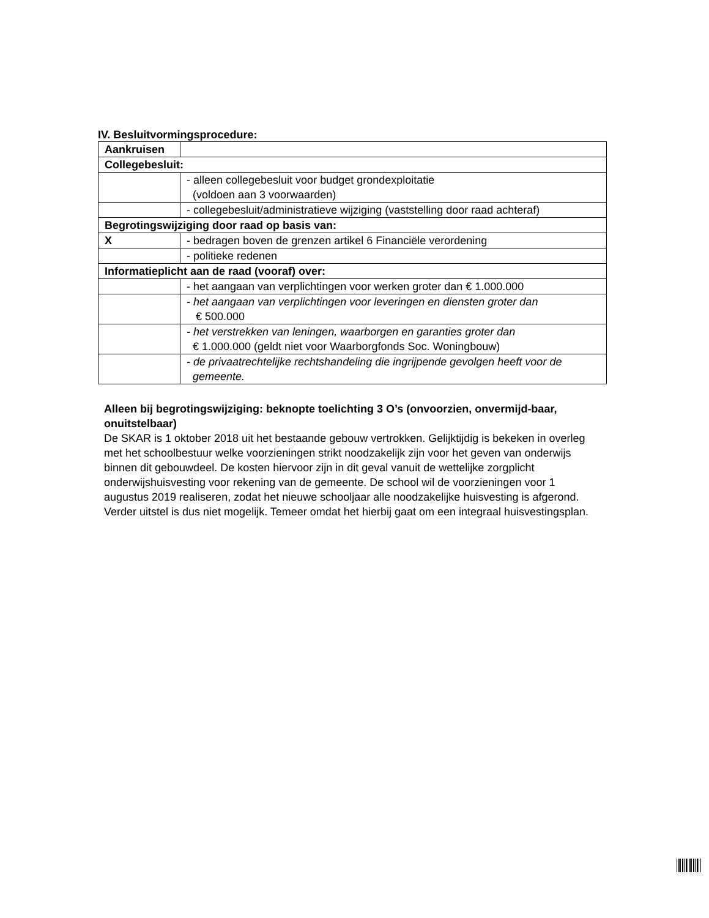IV. Besluitvormingsprocedure:
| Aankruisen | |
| Collegebesluit: | |
| | - alleen collegebesluit voor budget grondexploitatie (voldoen aan 3 voorwaarden) |
| | - collegebesluit/administratieve wijziging (vaststelling door raad achteraf) |
| Begrotingswijziging door raad op basis van: | |
| X | - bedragen boven de grenzen artikel 6 Financiële verordening |
| | - politieke redenen |
| Informatieplicht aan de raad (vooraf) over: | |
| | - het aangaan van verplichtingen voor werken groter dan € 1.000.000 |
| | - het aangaan van verplichtingen voor leveringen en diensten groter dan € 500.000 |
| | - het verstrekken van leningen, waarborgen en garanties groter dan € 1.000.000 (geldt niet voor Waarborgfonds Soc. Woningbouw) |
| | - de privaatrechtelijke rechtshandeling die ingrijpende gevolgen heeft voor de gemeente. |
Alleen bij begrotingswijziging: beknopte toelichting 3 O’s (onvoorzien, onvermijd-baar, onuitstelbaar)
De SKAR is 1 oktober 2018 uit het bestaande gebouw vertrokken. Gelijktijdig is bekeken in overleg met het schoolbestuur welke voorzieningen strikt noodzakelijk zijn voor het geven van onderwijs binnen dit gebouwdeel. De kosten hiervoor zijn in dit geval vanuit de wettelijke zorgplicht onderwijshuisvesting voor rekening van de gemeente. De school wil de voorzieningen voor 1 augustus 2019 realiseren, zodat het nieuwe schooljaar alle noodzakelijke huisvesting is afgerond. Verder uitstel is dus niet mogelijk. Temeer omdat het hierbij gaat om een integraal huisvestingsplan.